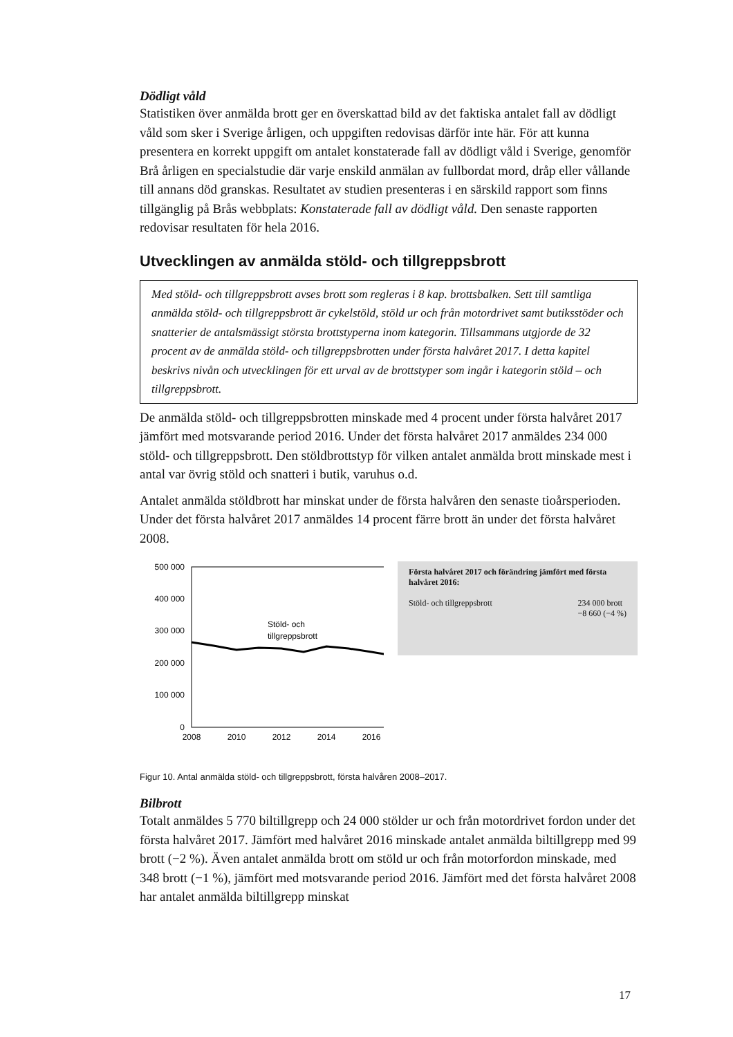Dödligt våld
Statistiken över anmälda brott ger en överskattad bild av det faktiska antalet fall av dödligt våld som sker i Sverige årligen, och uppgiften redovisas därför inte här. För att kunna presentera en korrekt uppgift om antalet konstaterade fall av dödligt våld i Sverige, genomför Brå årligen en specialstudie där varje enskild anmälan av fullbordat mord, dråp eller vållande till annans död granskas. Resultatet av studien presenteras i en särskild rapport som finns tillgänglig på Brås webbplats: Konstaterade fall av dödligt våld. Den senaste rapporten redovisar resultaten för hela 2016.
Utvecklingen av anmälda stöld- och tillgreppsbrott
Med stöld- och tillgreppsbrott avses brott som regleras i 8 kap. brottsbalken. Sett till samtliga anmälda stöld- och tillgreppsbrott är cykelstöld, stöld ur och från motordrivet samt butiksstöder och snatterier de antalsmässigt största brottstyperna inom kategorin. Tillsammans utgjorde de 32 procent av de anmälda stöld- och tillgreppsbrotten under första halvåret 2017. I detta kapitel beskrivs nivån och utvecklingen för ett urval av de brottstyper som ingår i kategorin stöld – och tillgreppsbrott.
De anmälda stöld- och tillgreppsbrotten minskade med 4 procent under första halvåret 2017 jämfört med motsvarande period 2016. Under det första halvåret 2017 anmäldes 234 000 stöld- och tillgreppsbrott. Den stöldbrottstyp för vilken antalet anmälda brott minskade mest i antal var övrig stöld och snatteri i butik, varuhus o.d.
Antalet anmälda stöldbrott har minskat under de första halvåren den senaste tioårsperioden. Under det första halvåret 2017 anmäldes 14 procent färre brott än under det första halvåret 2008.
500 000
400 000
300 000
200 000
100 000
0
2008
2010
2012
2014
2016
Stöld- och
tillgreppsbrott
Första halvåret 2017 och förändring jämfört med första halvåret 2016:
Stöld- och tillgreppsbrott 234 000 brott
−8 660 (−4 %)
Figur 10. Antal anmälda stöld- och tillgreppsbrott, första halvåren 2008–2017.
Bilbrott
Totalt anmäldes 5 770 biltillgrepp och 24 000 stölder ur och från motordrivet fordon under det första halvåret 2017. Jämfört med halvåret 2016 minskade antalet anmälda biltillgrepp med 99 brott (−2 %). Även antalet anmälda brott om stöld ur och från motorfordon minskade, med 348 brott (−1 %), jämfört med motsvarande period 2016. Jämfört med det första halvåret 2008 har antalet anmälda biltillgrepp minskat
17